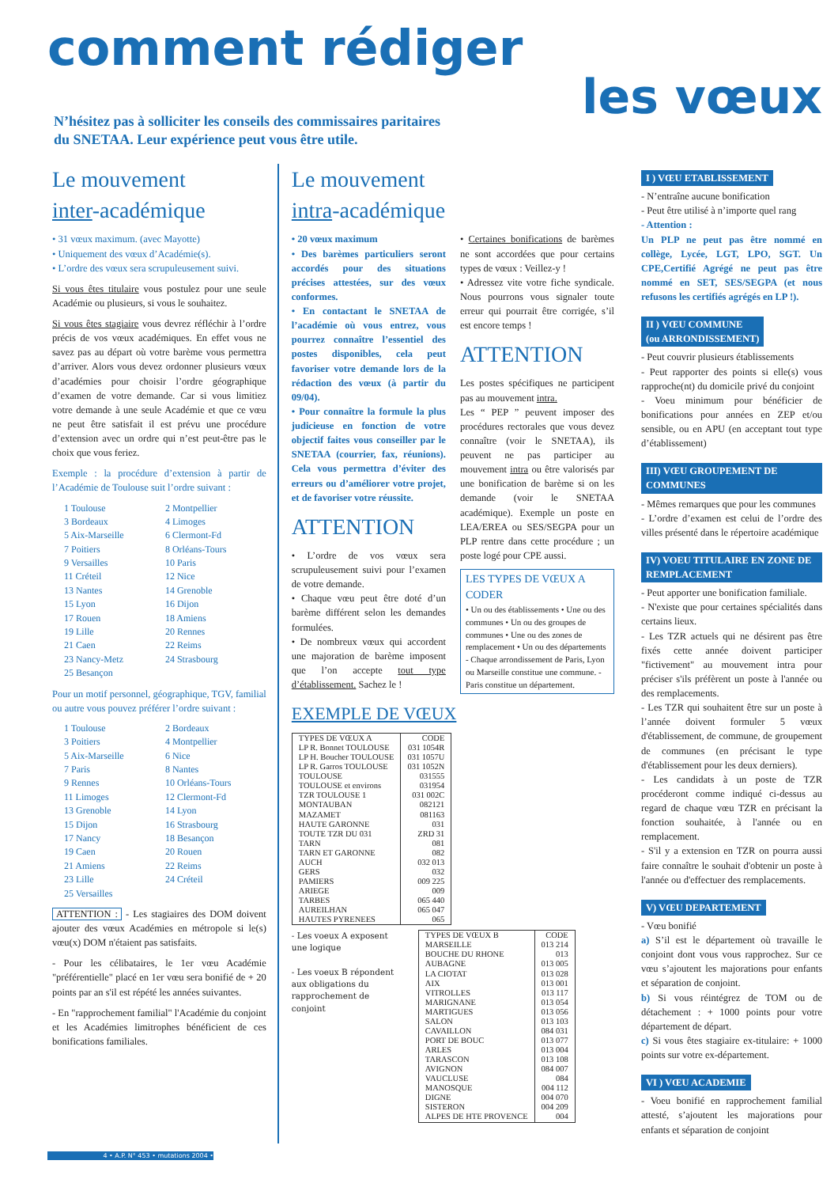comment rédiger
les vœux
N’hésitez pas à solliciter les conseils des commissaires paritaires
du SNETAA. Leur expérience peut vous être utile.
Le mouvement
inter-académique
• 31 vœux maximum. (avec Mayotte)
• Uniquement des vœux d’Académie(s).
• L’ordre des vœux sera scrupuleusement suivi.
Si vous êtes titulaire vous postulez pour une seule Académie ou plusieurs, si vous le souhaitez.
Si vous êtes stagiaire vous devrez réfléchir à l’ordre précis de vos vœux académiques. En effet vous ne savez pas au départ où votre barème vous permettra d’arriver. Alors vous devez ordonner plusieurs vœux d’académies pour choisir l’ordre géographique d’examen de votre demande. Car si vous limitiez votre demande à une seule Académie et que ce vœu ne peut être satisfait il est prévu une procédure d’extension avec un ordre qui n’est peut-être pas le choix que vous feriez.
Exemple : la procédure d’extension à partir de l’Académie de Toulouse suit l’ordre suivant :
1 Toulouse 2 Montpellier 3 Bordeaux 4 Limoges 5 Aix-Marseille 6 Clermont-Fd 7 Poitiers 8 Orléans-Tours 9 Versailles 10 Paris 11 Créteil 12 Nice 13 Nantes 14 Grenoble 15 Lyon 16 Dijon 17 Rouen 18 Amiens 19 Lille 20 Rennes 21 Caen 22 Reims 23 Nancy-Metz 24 Strasbourg 25 Besançon
Pour un motif personnel, géographique, TGV, familial ou autre vous pouvez préférer l’ordre suivant :
1 Toulouse 2 Bordeaux 3 Poitiers 4 Montpellier 5 Aix-Marseille 6 Nice 7 Paris 8 Nantes 9 Rennes 10 Orléans-Tours 11 Limoges 12 Clermont-Fd 13 Grenoble 14 Lyon 15 Dijon 16 Strasbourg 17 Nancy 18 Besançon 19 Caen 20 Rouen 21 Amiens 22 Reims 23 Lille 24 Créteil 25 Versailles
ATTENTION : - Les stagiaires des DOM doivent ajouter des vœux Académies en métropole si le(s) vœu(x) DOM n'étaient pas satisfaits.
- Pour les célibataires, le 1er vœu Académie "préférentielle" placé en 1er vœu sera bonifié de + 20 points par an s'il est répété les années suivantes.
- En "rapprochement familial" l'Académie du conjoint et les Académies limitrophes bénéficient de ces bonifications familiales.
Le mouvement
intra-académique
• 20 vœux maximum
• Des barèmes particuliers seront accordés pour des situations précises attestées, sur des vœux conformes.
• En contactant le SNETAA de l’académie où vous entrez, vous pourrez connaître l’essentiel des postes disponibles, cela peut favoriser votre demande lors de la rédaction des vœux (à partir du 09/04).
• Pour connaître la formule la plus judicieuse en fonction de votre objectif faites vous conseiller par le SNETAA (courrier, fax, réunions). Cela vous permettra d’éviter des erreurs ou d’améliorer votre projet, et de favoriser votre réussite.
ATTENTION
• L’ordre de vos vœux sera scrupuleusement suivi pour l’examen de votre demande.
• Chaque vœu peut être doté d’un barème différent selon les demandes formulées.
• De nombreux vœux qui accordent une majoration de barème imposent que l’on accepte tout type d’établissement. Sachez le !
• Certaines bonifications de barèmes ne sont accordées que pour certains types de vœux : Veillez-y !
• Adressez vite votre fiche syndicale. Nous pourrons vous signaler toute erreur qui pourrait être corrigée, s’il est encore temps !
ATTENTION
Les postes spécifiques ne participent pas au mouvement intra.
Les “ PEP ” peuvent imposer des procédures rectorales que vous devez connaître (voir le SNETAA), ils peuvent ne pas participer au mouvement intra ou être valorisés par une bonification de barème si on les demande (voir le SNETAA académique). Exemple un poste en LEA/EREA ou SES/SEGPA pour un PLP rentre dans cette procédure ; un poste logé pour CPE aussi.
LES TYPES DE VŒUX A CODER
• Un ou des établissements • Une ou des communes • Un ou des groupes de communes • Une ou des zones de remplacement • Un ou des départements - Chaque arrondissement de Paris, Lyon ou Marseille constitue une commune. - Paris constitue un département.
EXEMPLE DE VŒUX
| TYPES DE VŒUX A | CODE |
| --- | --- |
| LP R. Bonnet TOULOUSE | 031 1054R |
| LP H. Boucher TOULOUSE | 031 1057U |
| LP R. Garros TOULOUSE | 031 1052N |
| TOULOUSE | 031555 |
| TOULOUSE et environs | 031954 |
| TZR TOULOUSE 1 | 031 002C |
| MONTAUBAN | 082121 |
| MAZAMET | 081163 |
| HAUTE GARONNE | 031 |
| TOUTE TZR DU 031 | ZRD 31 |
| TARN | 081 |
| TARN ET GARONNE | 082 |
| AUCH | 032 013 |
| GERS | 032 |
| PAMIERS | 009 225 |
| ARIEGE | 009 |
| TARBES | 065 440 |
| AUREILHAN | 065 047 |
| HAUTES PYRENEES | 065 |
- Les voeux A exposent une logique
- Les voeux B répondent aux obligations du rapprochement de conjoint
| TYPES DE VŒUX B | CODE |
| --- | --- |
| MARSEILLE | 013 214 |
| BOUCHE DU RHONE | 013 |
| AUBAGNE | 013 005 |
| LA CIOTAT | 013 028 |
| AIX | 013 001 |
| VITROLLES | 013 117 |
| MARIGNANE | 013 054 |
| MARTIGUES | 013 056 |
| SALON | 013 103 |
| CAVAILLON | 084 031 |
| PORT DE BOUC | 013 077 |
| ARLES | 013 004 |
| TARASCON | 013 108 |
| AVIGNON | 084 007 |
| VAUCLUSE | 084 |
| MANOSQUE | 004 112 |
| DIGNE | 004 070 |
| SISTERON | 004 209 |
| ALPES DE HTE PROVENCE | 004 |
I ) VŒU ETABLISSEMENT
- N’entraîne aucune bonification
- Peut être utilisé à n’importe quel rang
- Attention :
Un PLP ne peut pas être nommé en collège, Lycée, LGT, LPO, SGT. Un CPE,Certifié Agrégé ne peut pas être nommé en SET, SES/SEGPA (et nous refusons les certifiés agrégés en LP !).
II ) VŒU COMMUNE
(ou ARRONDISSEMENT)
- Peut couvrir plusieurs établissements
- Peut rapporter des points si elle(s) vous rapproche(nt) du domicile privé du conjoint
- Voeu minimum pour bénéficier de bonifications pour années en ZEP et/ou sensible, ou en APU (en acceptant tout type d’établissement)
III) VŒU GROUPEMENT DE COMMUNES
- Mêmes remarques que pour les communes
- L’ordre d’examen est celui de l’ordre des villes présenté dans le répertoire académique
IV) VOEU TITULAIRE EN ZONE DE REMPLACEMENT
- Peut apporter une bonification familiale.
- N'existe que pour certaines spécialités dans certains lieux.
- Les TZR actuels qui ne désirent pas être fixés cette année doivent participer "fictivement" au mouvement intra pour préciser s'ils préfèrent un poste à l'année ou des remplacements.
- Les TZR qui souhaitent être sur un poste à l’année doivent formuler 5 vœux d'établissement, de commune, de groupement de communes (en précisant le type d'établissement pour les deux derniers).
- Les candidats à un poste de TZR procéderont comme indiqué ci-dessus au regard de chaque vœu TZR en précisant la fonction souhaitée, à l'année ou en remplacement.
- S'il y a extension en TZR on pourra aussi faire connaître le souhait d'obtenir un poste à l'année ou d'effectuer des remplacements.
V) VŒU DEPARTEMENT
- Vœu bonifié
a) S’il est le département où travaille le conjoint dont vous vous rapprochez. Sur ce vœu s’ajoutent les majorations pour enfants et séparation de conjoint.
b) Si vous réintégrez de TOM ou de détachement : + 1000 points pour votre département de départ.
c) Si vous êtes stagiaire ex-titulaire: + 1000 points sur votre ex-département.
VI ) VŒU ACADEMIE
- Voeu bonifié en rapprochement familial attesté, s’ajoutent les majorations pour enfants et séparation de conjoint
4 • A.P. N° 453 • mutations 2004 •